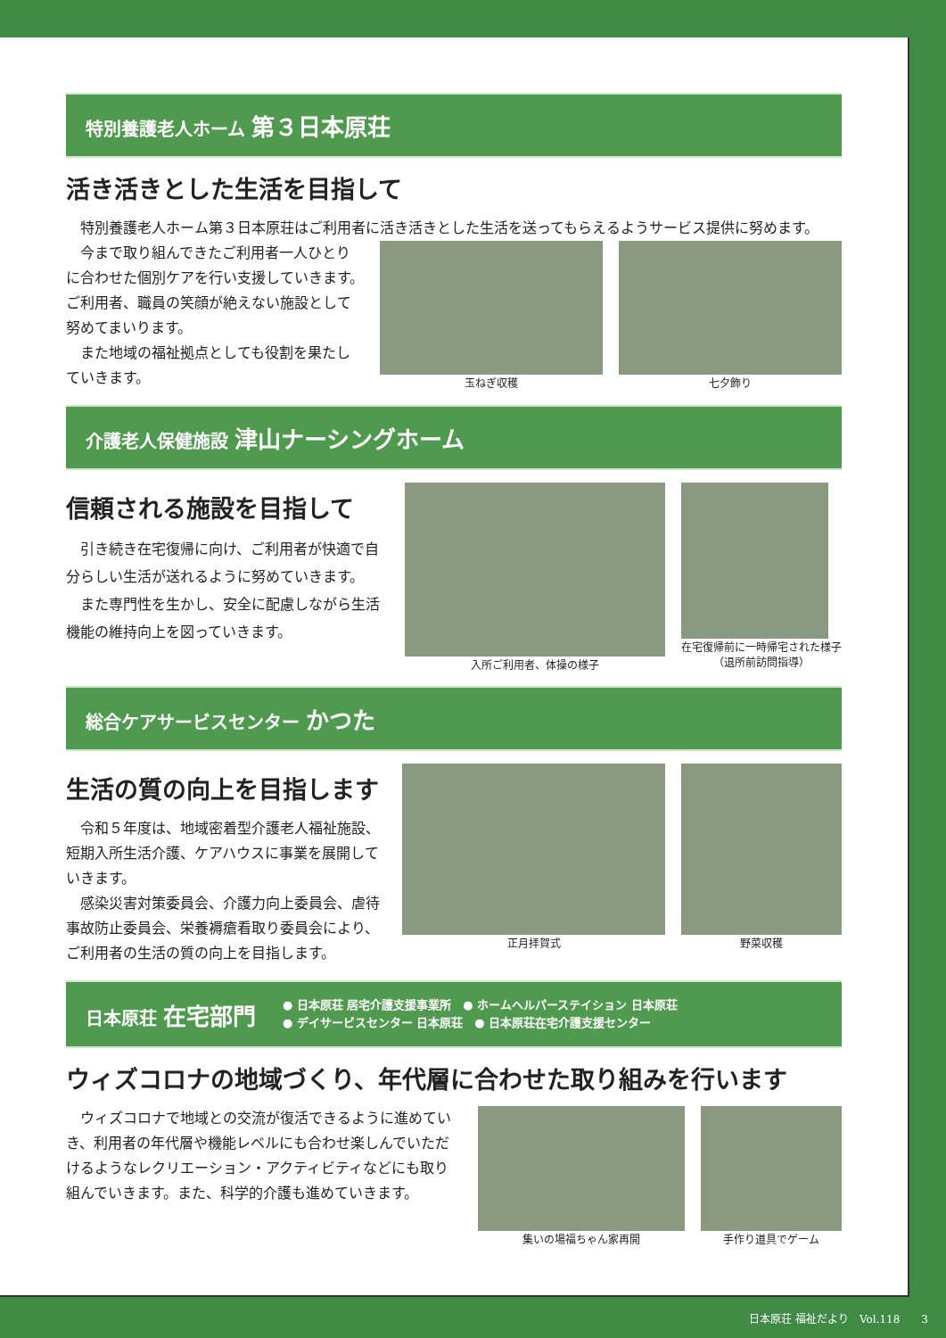特別養護老人ホーム 第３日本原荘
活き活きとした生活を目指して
特別養護老人ホーム第３日本原荘はご利用者に活き活きとした生活を送ってもらえるようサービス提供に努めます。
今まで取り組んできたご利用者一人ひとりに合わせた個別ケアを行い支援していきます。ご利用者、職員の笑顔が絶えない施設として努めてまいります。
また地域の福祉拠点としても役割を果たしていきます。
玉ねぎ収穫 七夕飾り
介護老人保健施設 津山ナーシングホーム
信頼される施設を目指して
引き続き在宅復帰に向け、ご利用者が快適で自分らしい生活が送れるように努めていきます。
また専門性を生かし、安全に配慮しながら生活機能の維持向上を図っていきます。
入所ご利用者、体操の様子 在宅復帰前に一時帰宅された様子
（退所前訪問指導）
総合ケアサービスセンター かつた
生活の質の向上を目指します
令和５年度は、地域密着型介護老人福祉施設、短期入所生活介護、ケアハウスに事業を展開していきます。
感染災害対策委員会、介護力向上委員会、虐待事故防止委員会、栄養褥瘡看取り委員会により、ご利用者の生活の質の向上を目指します。
正月拝賀式 野菜収穫
日本原荘 在宅部門 ● 日本原荘 居宅介護支援事業所　● ホームヘルパーステイション 日本原荘
● デイサービスセンター 日本原荘　● 日本原荘在宅介護支援センター
ウィズコロナの地域づくり、年代層に合わせた取り組みを行います
ウィズコロナで地域との交流が復活できるように進めていき、利用者の年代層や機能レベルにも合わせ楽しんでいただけるようなレクリエーション・アクティビティなどにも取り組んでいきます。また、科学的介護も進めていきます。
集いの場福ちゃん家再開 手作り道具でゲーム
日本原荘 福祉だより　Vol.118　　3